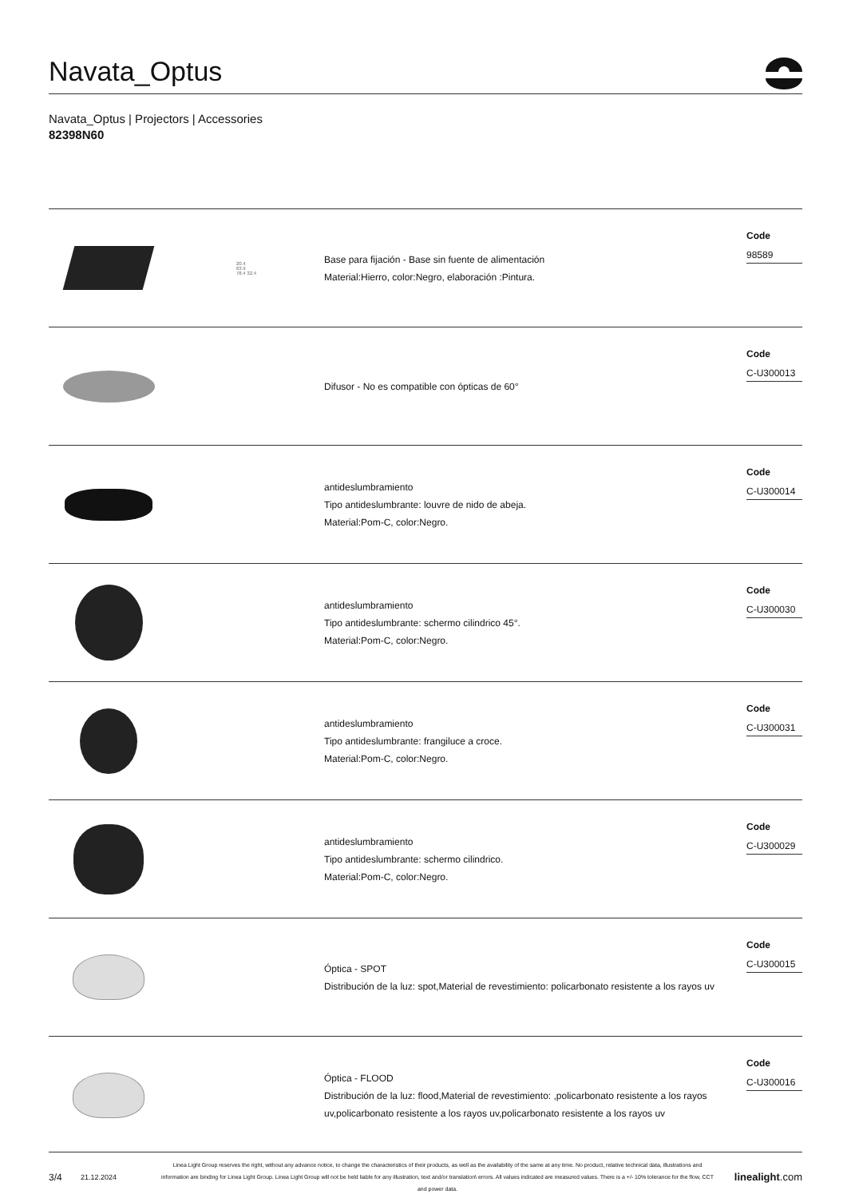Navata_Optus
Navata_Optus | Projectors | Accessories
82398N60
20.4
63.9
78.4 32.4
Base para fijación - Base sin fuente de alimentación
Material:Hierro, color:Negro, elaboración :Pintura.
Code
98589
Difusor - No es compatible con ópticas de 60°
Code
C-U300013
antideslumbramiento
Tipo antideslumbrante: louvre de nido de abeja.
Material:Pom-C, color:Negro.
Code
C-U300014
antideslumbramiento
Tipo antideslumbrante: schermo cilindrico 45°.
Material:Pom-C, color:Negro.
Code
C-U300030
antideslumbramiento
Tipo antideslumbrante: frangiluce a croce.
Material:Pom-C, color:Negro.
Code
C-U300031
antideslumbramiento
Tipo antideslumbrante: schermo cilindrico.
Material:Pom-C, color:Negro.
Code
C-U300029
Óptica - SPOT
Distribución de la luz: spot,Material de revestimiento: policarbonato resistente a los rayos uv
Code
C-U300015
Óptica - FLOOD
Distribución de la luz: flood,Material de revestimiento: ,policarbonato resistente a los rayos uv,policarbonato resistente a los rayos uv,policarbonato resistente a los rayos uv
Code
C-U300016
3/4
21.12.2024
Linea Light Group reserves the right, without any advance notice, to change the characteristics of their products, as well as the availability of the same at any time. No product, relative technical data, illustrations and information are binding for Linea Light Group. Linea Light Group will not be held liable for any illustration, text and/or translation\ errors. All values indicated are measured values. There is a +/- 10% tolerance for the flow, CCT and power data.
linealight.com